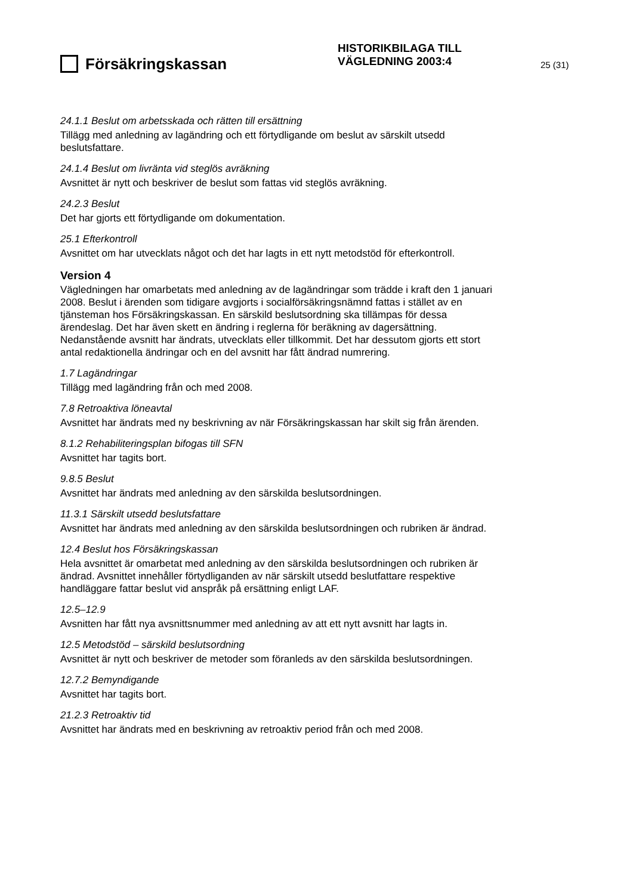Försäkringskassan
HISTORIKBILAGA TILL
VÄGLEDNING 2003:4
25 (31)
24.1.1 Beslut om arbetsskada och rätten till ersättning
Tillägg med anledning av lagändring och ett förtydligande om beslut av särskilt utsedd beslutsfattare.
24.1.4 Beslut om livränta vid steglös avräkning
Avsnittet är nytt och beskriver de beslut som fattas vid steglös avräkning.
24.2.3 Beslut
Det har gjorts ett förtydligande om dokumentation.
25.1 Efterkontroll
Avsnittet om har utvecklats något och det har lagts in ett nytt metodstöd för efterkontroll.
Version 4
Vägledningen har omarbetats med anledning av de lagändringar som trädde i kraft den 1 januari 2008. Beslut i ärenden som tidigare avgjorts i socialförsäkringsnämnd fattas i stället av en tjänsteman hos Försäkringskassan. En särskild beslutsordning ska tillämpas för dessa ärendeslag. Det har även skett en ändring i reglerna för beräkning av dagersättning. Nedanstående avsnitt har ändrats, utvecklats eller tillkommit. Det har dessutom gjorts ett stort antal redaktionella ändringar och en del avsnitt har fått ändrad numrering.
1.7 Lagändringar
Tillägg med lagändring från och med 2008.
7.8 Retroaktiva löneavtal
Avsnittet har ändrats med ny beskrivning av när Försäkringskassan har skilt sig från ärenden.
8.1.2 Rehabiliteringsplan bifogas till SFN
Avsnittet har tagits bort.
9.8.5 Beslut
Avsnittet har ändrats med anledning av den särskilda beslutsordningen.
11.3.1 Särskilt utsedd beslutsfattare
Avsnittet har ändrats med anledning av den särskilda beslutsordningen och rubriken är ändrad.
12.4 Beslut hos Försäkringskassan
Hela avsnittet är omarbetat med anledning av den särskilda beslutsordningen och rubriken är ändrad. Avsnittet innehåller förtydliganden av när särskilt utsedd beslutfattare respektive handläggare fattar beslut vid anspråk på ersättning enligt LAF.
12.5–12.9
Avsnitten har fått nya avsnittsnummer med anledning av att ett nytt avsnitt har lagts in.
12.5 Metodstöd – särskild beslutsordning
Avsnittet är nytt och beskriver de metoder som föranleds av den särskilda beslutsordningen.
12.7.2 Bemyndigande
Avsnittet har tagits bort.
21.2.3 Retroaktiv tid
Avsnittet har ändrats med en beskrivning av retroaktiv period från och med 2008.